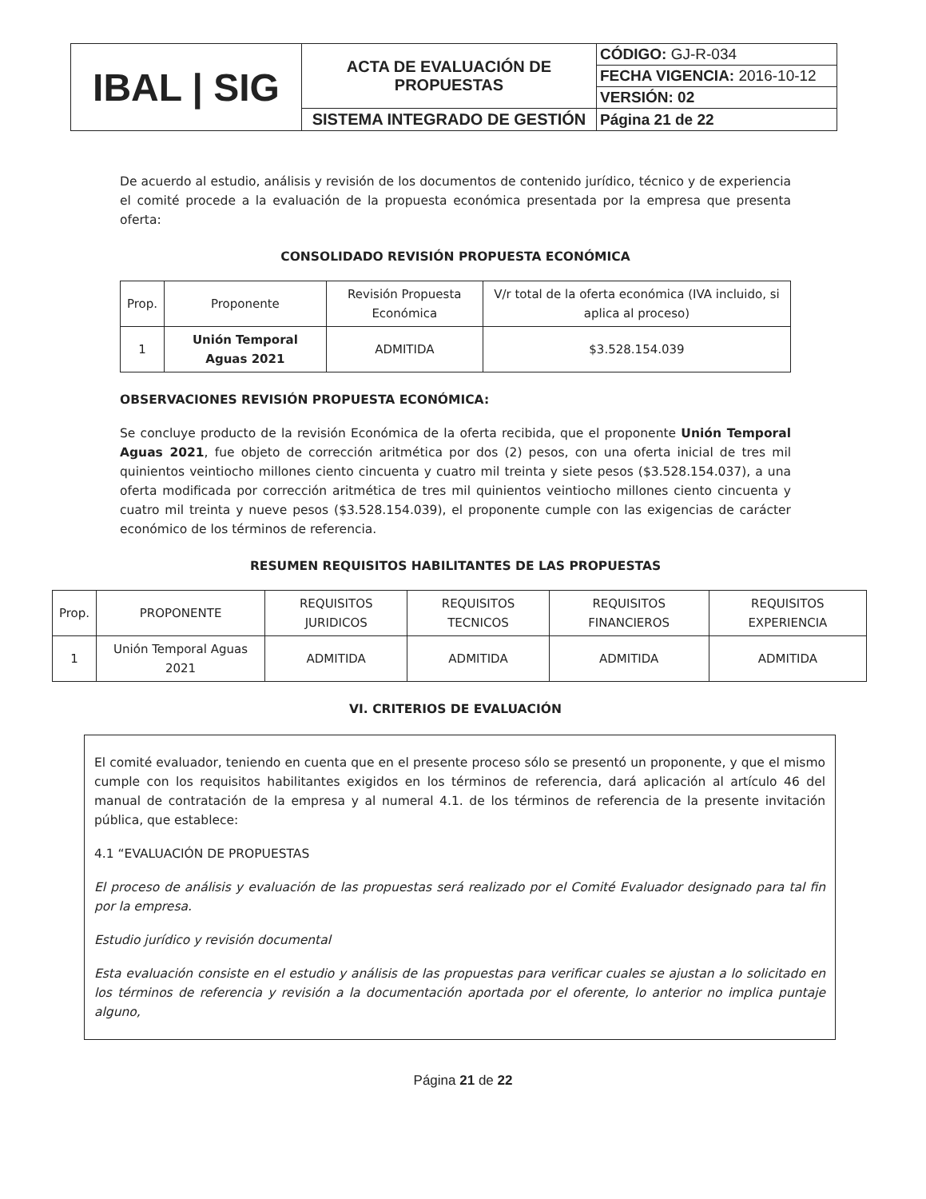| IBAL / SIG | ACTA DE EVALUACIÓN DE PROPUESTAS | CÓDIGO: GJ-R-034 |
| | | FECHA VIGENCIA: 2016-10-12 |
| | | VERSIÓN: 02 |
| | SISTEMA INTEGRADO DE GESTIÓN | Página 21 de 22 |
De acuerdo al estudio, análisis y revisión de los documentos de contenido jurídico, técnico y de experiencia el comité procede a la evaluación de la propuesta económica presentada por la empresa que presenta oferta:
CONSOLIDADO REVISIÓN PROPUESTA ECONÓMICA
| Prop. | Proponente | Revisión Propuesta Económica | V/r total de la oferta económica (IVA incluido, si aplica al proceso) |
| --- | --- | --- | --- |
| 1 | Unión Temporal Aguas 2021 | ADMITIDA | $3.528.154.039 |
OBSERVACIONES REVISIÓN PROPUESTA ECONÓMICA:
Se concluye producto de la revisión Económica de la oferta recibida, que el proponente Unión Temporal Aguas 2021, fue objeto de corrección aritmética por dos (2) pesos, con una oferta inicial de tres mil quinientos veintiocho millones ciento cincuenta y cuatro mil treinta y siete pesos ($3.528.154.037), a una oferta modificada por corrección aritmética de tres mil quinientos veintiocho millones ciento cincuenta y cuatro mil treinta y nueve pesos ($3.528.154.039), el proponente cumple con las exigencias de carácter económico de los términos de referencia.
RESUMEN REQUISITOS HABILITANTES DE LAS PROPUESTAS
| Prop. | PROPONENTE | REQUISITOS JURIDICOS | REQUISITOS TECNICOS | REQUISITOS FINANCIEROS | REQUISITOS EXPERIENCIA |
| --- | --- | --- | --- | --- | --- |
| 1 | Unión Temporal Aguas 2021 | ADMITIDA | ADMITIDA | ADMITIDA | ADMITIDA |
VI. CRITERIOS DE EVALUACIÓN
El comité evaluador, teniendo en cuenta que en el presente proceso sólo se presentó un proponente, y que el mismo cumple con los requisitos habilitantes exigidos en los términos de referencia, dará aplicación al artículo 46 del manual de contratación de la empresa y al numeral 4.1. de los términos de referencia de la presente invitación pública, que establece:
4.1 “EVALUACIÓN DE PROPUESTAS
El proceso de análisis y evaluación de las propuestas será realizado por el Comité Evaluador designado para tal fin por la empresa.
Estudio jurídico y revisión documental
Esta evaluación consiste en el estudio y análisis de las propuestas para verificar cuales se ajustan a lo solicitado en los términos de referencia y revisión a la documentación aportada por el oferente, lo anterior no implica puntaje alguno,
Página 21 de 22